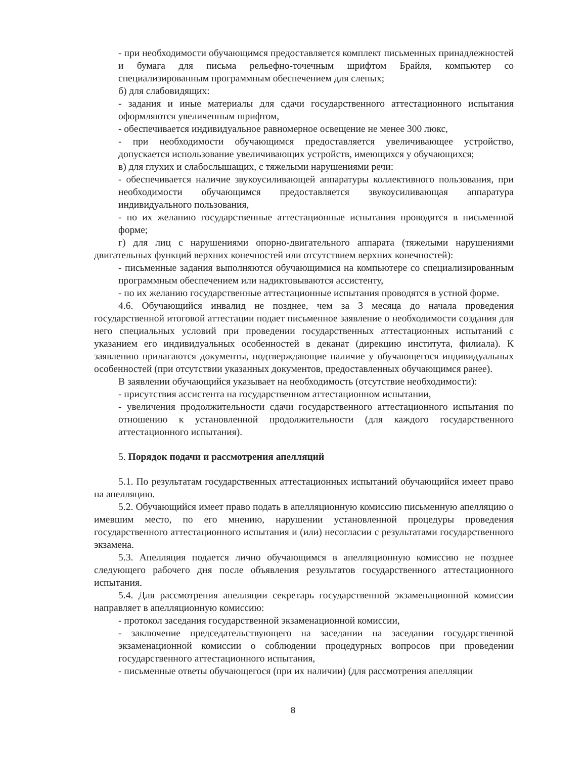- при необходимости обучающимся предоставляется комплект письменных принадлежностей и бумага для письма рельефно-точечным шрифтом Брайля, компьютер со специализированным программным обеспечением для слепых;
б) для слабовидящих:
- задания и иные материалы для сдачи государственного аттестационного испытания оформляются увеличенным шрифтом,
- обеспечивается индивидуальное равномерное освещение не менее 300 люкс,
- при необходимости обучающимся предоставляется увеличивающее устройство, допускается использование увеличивающих устройств, имеющихся у обучающихся;
в) для глухих и слабослышащих, с тяжелыми нарушениями речи:
- обеспечивается наличие звукоусиливающей аппаратуры коллективного пользования, при необходимости обучающимся предоставляется звукоусиливающая аппаратура индивидуального пользования,
- по их желанию государственные аттестационные испытания проводятся в письменной форме;
г) для лиц с нарушениями опорно-двигательного аппарата (тяжелыми нарушениями двигательных функций верхних конечностей или отсутствием верхних конечностей):
- письменные задания выполняются обучающимися на компьютере со специализированным программным обеспечением или надиктовываются ассистенту,
- по их желанию государственные аттестационные испытания проводятся в устной форме.
4.6. Обучающийся инвалид не позднее, чем за 3 месяца до начала проведения государственной итоговой аттестации подает письменное заявление о необходимости создания для него специальных условий при проведении государственных аттестационных испытаний с указанием его индивидуальных особенностей в деканат (дирекцию института, филиала). К заявлению прилагаются документы, подтверждающие наличие у обучающегося индивидуальных особенностей (при отсутствии указанных документов, предоставленных обучающимся ранее).
В заявлении обучающийся указывает на необходимость (отсутствие необходимости):
- присутствия ассистента на государственном аттестационном испытании,
- увеличения продолжительности сдачи государственного аттестационного испытания по отношению к установленной продолжительности (для каждого государственного аттестационного испытания).
5. Порядок подачи и рассмотрения апелляций
5.1. По результатам государственных аттестационных испытаний обучающийся имеет право на апелляцию.
5.2. Обучающийся имеет право подать в апелляционную комиссию письменную апелляцию о имевшим место, по его мнению, нарушении установленной процедуры проведения государственного аттестационного испытания и (или) несогласии с результатами государственного экзамена.
5.3. Апелляция подается лично обучающимся в апелляционную комиссию не позднее следующего рабочего дня после объявления результатов государственного аттестационного испытания.
5.4. Для рассмотрения апелляции секретарь государственной экзаменационной комиссии направляет в апелляционную комиссию:
- протокол заседания государственной экзаменационной комиссии,
- заключение председательствующего на заседании на заседании государственной экзаменационной комиссии о соблюдении процедурных вопросов при проведении государственного аттестационного испытания,
- письменные ответы обучающегося (при их наличии) (для рассмотрения апелляции
8